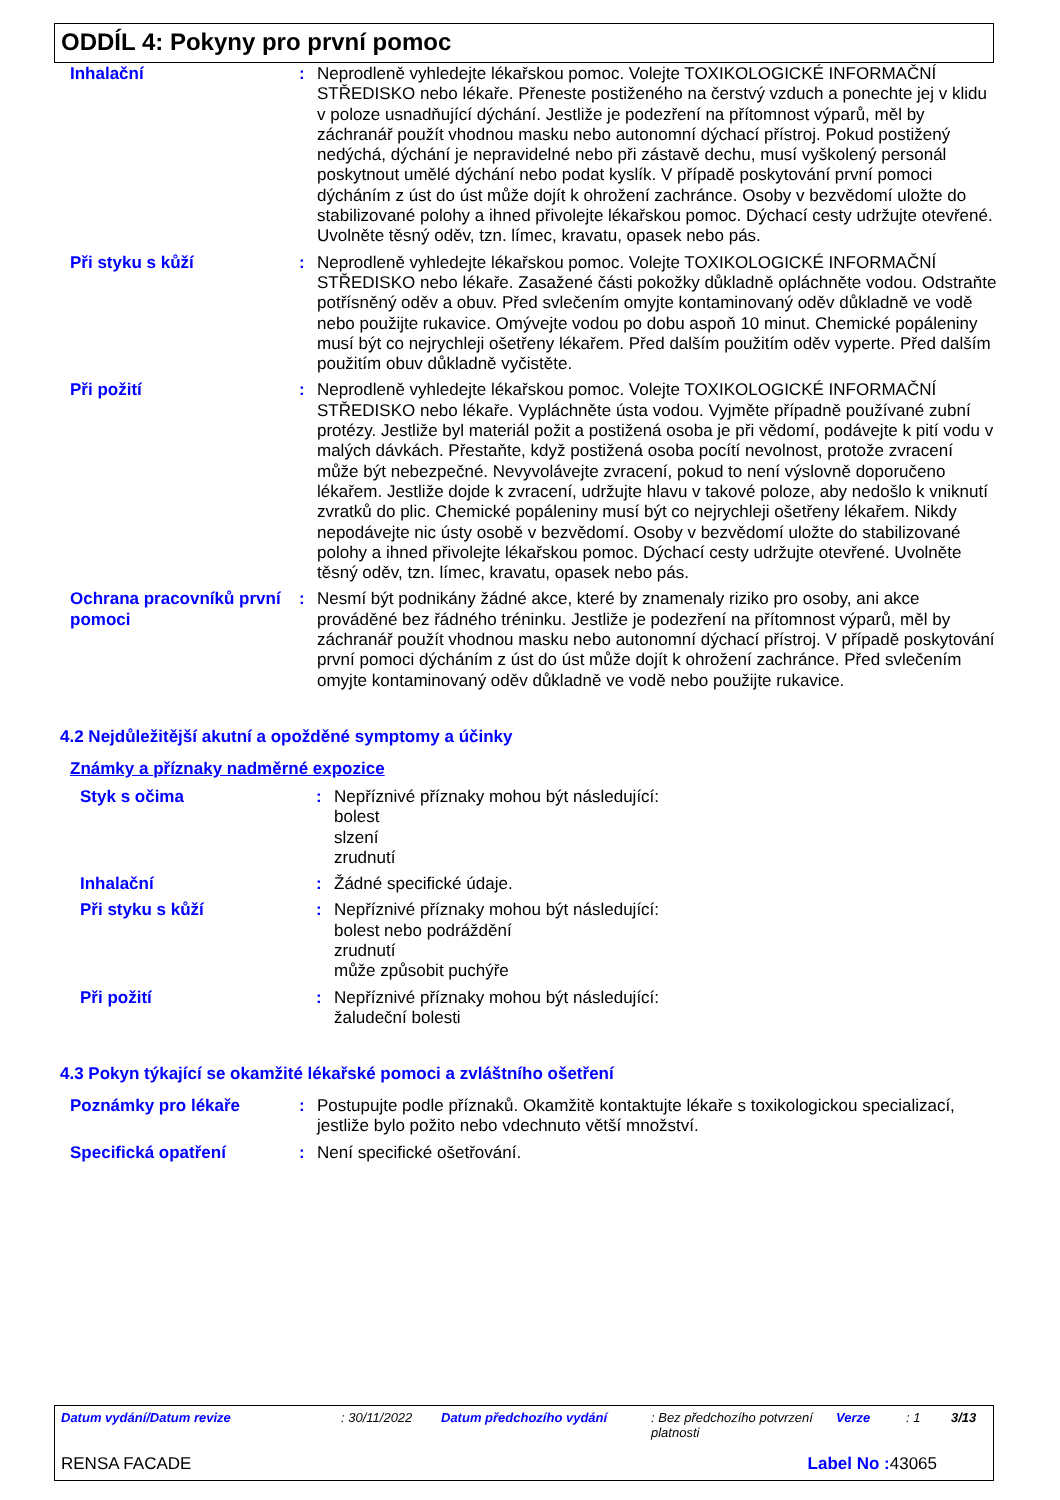ODDÍL 4: Pokyny pro první pomoc
Inhalační : Neprodleně vyhledejte lékařskou pomoc. Volejte TOXIKOLOGICKÉ INFORMAČNÍ STŘEDISKO nebo lékaře. Přeneste postiženého na čerstvý vzduch a ponechte jej v klidu v poloze usnadňující dýchání. Jestliže je podezření na přítomnost výparů, měl by záchranář použít vhodnou masku nebo autonomní dýchací přístroj. Pokud postižený nedýchá, dýchání je nepravidelné nebo při zástavě dechu, musí vyškolený personál poskytnout umělé dýchání nebo podat kyslík. V případě poskytování první pomoci dýcháním z úst do úst může dojít k ohrožení zachránce. Osoby v bezvědomí uložte do stabilizované polohy a ihned přivolejte lékařskou pomoc. Dýchací cesty udržujte otevřené. Uvolněte těsný oděv, tzn. límec, kravatu, opasek nebo pás.
Při styku s kůží : Neprodleně vyhledejte lékařskou pomoc. Volejte TOXIKOLOGICKÉ INFORMAČNÍ STŘEDISKO nebo lékaře. Zasažené části pokožky důkladně opláchněte vodou. Odstraňte potřísněný oděv a obuv. Před svlečením omyjte kontaminovaný oděv důkladně ve vodě nebo použijte rukavice. Omývejte vodou po dobu aspoň 10 minut. Chemické popáleniny musí být co nejrychleji ošetřeny lékařem. Před dalším použitím oděv vyperte. Před dalším použitím obuv důkladně vyčistěte.
Při požití : Neprodleně vyhledejte lékařskou pomoc. Volejte TOXIKOLOGICKÉ INFORMAČNÍ STŘEDISKO nebo lékaře. Vypláchněte ústa vodou. Vyjměte případně používané zubní protézy. Jestliže byl materiál požit a postižená osoba je při vědomí, podávejte k pití vodu v malých dávkách. Přestaňte, když postižená osoba pocítí nevolnost, protože zvracení může být nebezpečné. Nevyvolávejte zvracení, pokud to není výslovně doporučeno lékařem. Jestliže dojde k zvracení, udržujte hlavu v takové poloze, aby nedošlo k vniknutí zvratků do plic. Chemické popáleniny musí být co nejrychleji ošetřeny lékařem. Nikdy nepodávejte nic ústy osobě v bezvědomí. Osoby v bezvědomí uložte do stabilizované polohy a ihned přivolejte lékařskou pomoc. Dýchací cesty udržujte otevřené. Uvolněte těsný oděv, tzn. límec, kravatu, opasek nebo pás.
Ochrana pracovníků první pomoci
: Nesmí být podnikány žádné akce, které by znamenaly riziko pro osoby, ani akce prováděné bez řádného tréninku. Jestliže je podezření na přítomnost výparů, měl by záchranář použít vhodnou masku nebo autonomní dýchací přístroj. V případě poskytování první pomoci dýcháním z úst do úst může dojít k ohrožení zachránce. Před svlečením omyjte kontaminovaný oděv důkladně ve vodě nebo použijte rukavice.
4.2 Nejdůležitější akutní a opožděné symptomy a účinky
Známky a příznaky nadměrné expozice
Styk s očima : Nepříznivé příznaky mohou být následující:
bolest
slzení
zrudnutí
Inhalační : Žádné specifické údaje.
Při styku s kůží : Nepříznivé příznaky mohou být následující:
bolest nebo podráždění
zrudnutí
může způsobit puchýře
Při požití : Nepříznivé příznaky mohou být následující:
žaludeční bolesti
4.3 Pokyn týkající se okamžité lékařské pomoci a zvláštního ošetření
Poznámky pro lékaře : Postupujte podle příznaků. Okamžitě kontaktujte lékaře s toxikologickou specializací, jestliže bylo požito nebo vdechnuto větší množství.
Specifická opatření : Není specifické ošetřování.
Datum vydání/Datum revize: 30/11/2022 Datum předchozího vydání: Bez předchozího potvrzení platnosti Verze: 1 3/13
RENSA FACADE Label No : 43065